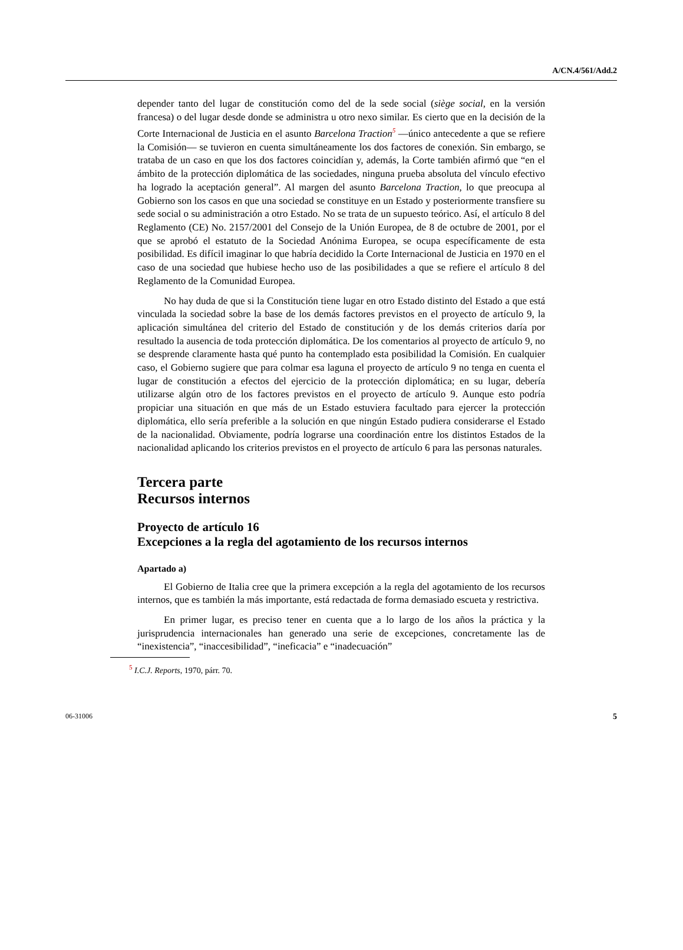A/CN.4/561/Add.2
depender tanto del lugar de constitución como del de la sede social (siège social, en la versión francesa) o del lugar desde donde se administra u otro nexo similar. Es cierto que en la decisión de la Corte Internacional de Justicia en el asunto Barcelona Traction<sup>5</sup> —único antecedente a que se refiere la Comisión— se tuvieron en cuenta simultáneamente los dos factores de conexión. Sin embargo, se trataba de un caso en que los dos factores coincidían y, además, la Corte también afirmó que “en el ámbito de la protección diplomática de las sociedades, ninguna prueba absoluta del vínculo efectivo ha logrado la aceptación general”. Al margen del asunto Barcelona Traction, lo que preocupa al Gobierno son los casos en que una sociedad se constituye en un Estado y posteriormente transfiere su sede social o su administración a otro Estado. No se trata de un supuesto teórico. Así, el artículo 8 del Reglamento (CE) No. 2157/2001 del Consejo de la Unión Europea, de 8 de octubre de 2001, por el que se aprobó el estatuto de la Sociedad Anónima Europea, se ocupa específicamente de esta posibilidad. Es difícil imaginar lo que habría decidido la Corte Internacional de Justicia en 1970 en el caso de una sociedad que hubiese hecho uso de las posibilidades a que se refiere el artículo 8 del Reglamento de la Comunidad Europea.
No hay duda de que si la Constitución tiene lugar en otro Estado distinto del Estado a que está vinculada la sociedad sobre la base de los demás factores previstos en el proyecto de artículo 9, la aplicación simultánea del criterio del Estado de constitución y de los demás criterios daría por resultado la ausencia de toda protección diplomática. De los comentarios al proyecto de artículo 9, no se desprende claramente hasta qué punto ha contemplado esta posibilidad la Comisión. En cualquier caso, el Gobierno sugiere que para colmar esa laguna el proyecto de artículo 9 no tenga en cuenta el lugar de constitución a efectos del ejercicio de la protección diplomática; en su lugar, debería utilizarse algún otro de los factores previstos en el proyecto de artículo 9. Aunque esto podría propiciar una situación en que más de un Estado estuviera facultado para ejercer la protección diplomática, ello sería preferible a la solución en que ningún Estado pudiera considerarse el Estado de la nacionalidad. Obviamente, podría lograrse una coordinación entre los distintos Estados de la nacionalidad aplicando los criterios previstos en el proyecto de artículo 6 para las personas naturales.
Tercera parte
Recursos internos
Proyecto de artículo 16
Excepciones a la regla del agotamiento de los recursos internos
Apartado a)
El Gobierno de Italia cree que la primera excepción a la regla del agotamiento de los recursos internos, que es también la más importante, está redactada de forma demasiado escueta y restrictiva.
En primer lugar, es preciso tener en cuenta que a lo largo de los años la práctica y la jurisprudencia internacionales han generado una serie de excepciones, concretamente las de “inexistencia”, “inaccesibilidad”, “ineficacia” e “inadecuación”
<sup>5</sup> I.C.J. Reports, 1970, párr. 70.
06-31006 5